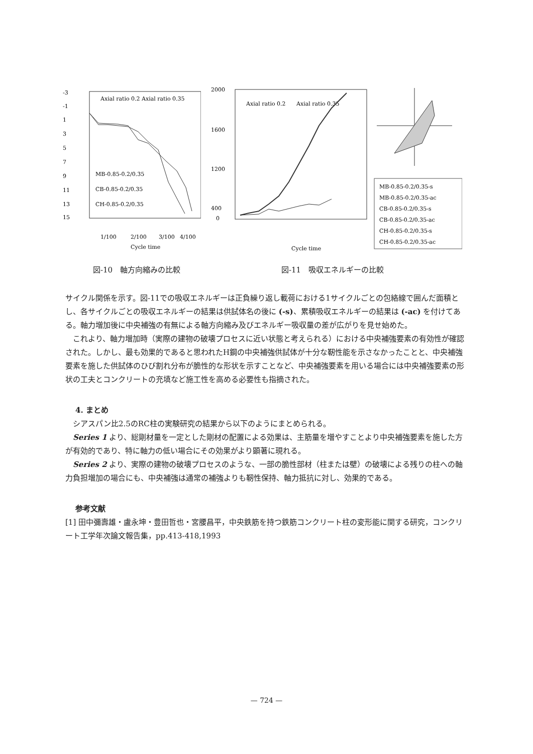-3
-1
1
3
5
7
9
11
13
15
Axial ratio 0.2
Axial ratio 0.35
MB-0.85-0.2/0.35
CB-0.85-0.2/0.35
CH-0.85-0.2/0.35
1/100
2/100
3/100
4/100
Cycle time
2000
1600
1200
400
0
Axial ratio 0.2
Axial ratio 0.35
Cycle time
MB-0.85-0.2/0.35-s
MB-0.85-0.2/0.35-ac
CB-0.85-0.2/0.35-s
CB-0.85-0.2/0.35-ac
CH-0.85-0.2/0.35-s
CH-0.85-0.2/0.35-ac
図-10　軸方向縮みの比較 図-11　吸収エネルギーの比較
サイクル関係を示す。図-11での吸収エネルギーは正負繰り返し載荷における1サイクルごとの包絡線で囲んだ面積とし、各サイクルごとの吸収エネルギーの結果は供試体名の後に (-s)、累積吸収エネルギーの結果は (-ac) を付けてある。軸力増加後に中央補強の有無による軸方向縮み及びエネルギー吸収量の差が広がりを見せ始めた。
　これより、軸力増加時（実際の建物の破壊プロセスに近い状態と考えられる）における中央補強要素の有効性が確認された。しかし、最も効果的であると思われたH鋼の中央補強供試体が十分な靭性能を示さなかったことと、中央補強要素を施した供試体のひび割れ分布が脆性的な形状を示すことなど、中央補強要素を用いる場合には中央補強要素の形状の工夫とコンクリートの充填など施工性を高める必要性も指摘された。
4. まとめ
　シアスパン比2.5のRC柱の実験研究の結果から以下のようにまとめられる。
　Series 1 より、総剛材量を一定とした剛材の配置による効果は、主筋量を増やすことより中央補強要素を施した方が有効的であり、特に軸力の低い場合にその効果がより顕著に現れる。
　Series 2 より、実際の建物の破壊プロセスのような、一部の脆性部材（柱または壁）の破壊による残りの柱への軸力負担増加の場合にも、中央補強は通常の補強よりも靭性保持、軸力抵抗に対し、効果的である。
参考文献
[1] 田中彌壽雄・盧永坤・豊田哲也・宮腰昌平，中央鉄筋を持つ鉄筋コンクリート柱の変形能に関する研究，コンクリート工学年次論文報告集，pp.413-418,1993
— 724 —